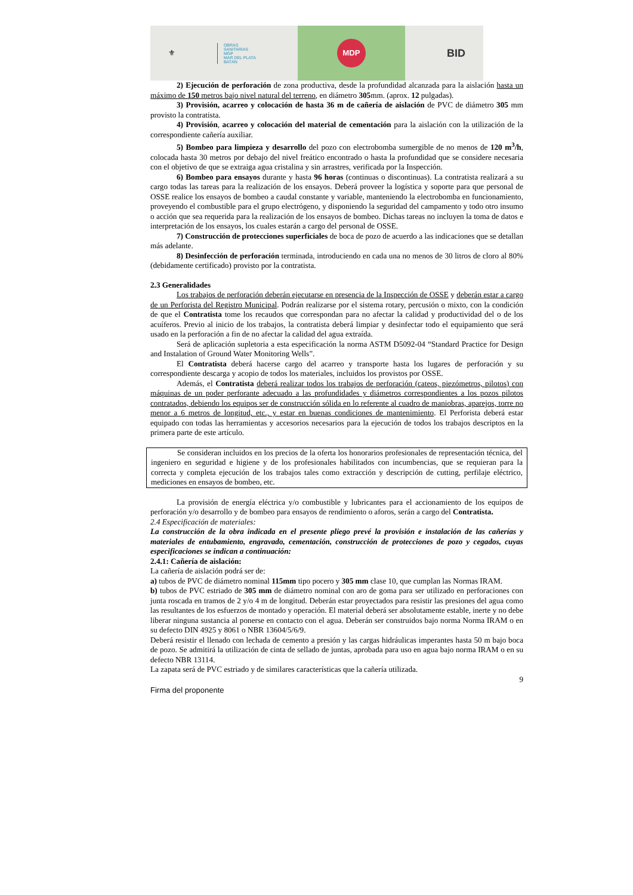⚜
OBRAS
SANITARIAS
MGP
MAR DEL PLATA
BATÁN
MDP
BID
2) Ejecución de perforación de zona productiva, desde la profundidad alcanzada para la aislación hasta un máximo de 150 metros bajo nivel natural del terreno, en diámetro 305mm. (aprox. 12 pulgadas).
3) Provisión, acarreo y colocación de hasta 36 m de cañería de aislación de PVC de diámetro 305 mm provisto la contratista.
4) Provisión, acarreo y colocación del material de cementación para la aislación con la utilización de la correspondiente cañería auxiliar.
5) Bombeo para limpieza y desarrollo del pozo con electrobomba sumergible de no menos de 120 m<sup>3</sup>/h, colocada hasta 30 metros por debajo del nivel freático encontrado o hasta la profundidad que se considere necesaria con el objetivo de que se extraiga agua cristalina y sin arrastres, verificada por la Inspección.
6) Bombeo para ensayos durante y hasta 96 horas (continuas o discontinuas). La contratista realizará a su cargo todas las tareas para la realización de los ensayos. Deberá proveer la logística y soporte para que personal de OSSE realice los ensayos de bombeo a caudal constante y variable, manteniendo la electrobomba en funcionamiento, proveyendo el combustible para el grupo electrógeno, y disponiendo la seguridad del campamento y todo otro insumo o acción que sea requerida para la realización de los ensayos de bombeo. Dichas tareas no incluyen la toma de datos e interpretación de los ensayos, los cuales estarán a cargo del personal de OSSE.
7) Construcción de protecciones superficiales de boca de pozo de acuerdo a las indicaciones que se detallan más adelante.
8) Desinfección de perforación terminada, introduciendo en cada una no menos de 30 litros de cloro al 80% (debidamente certificado) provisto por la contratista.
2.3 Generalidades
Los trabajos de perforación deberán ejecutarse en presencia de la Inspección de OSSE y deberán estar a cargo de un Perforista del Registro Municipal. Podrán realizarse por el sistema rotary, percusión o mixto, con la condición de que el Contratista tome los recaudos que correspondan para no afectar la calidad y productividad del o de los acuíferos. Previo al inicio de los trabajos, la contratista deberá limpiar y desinfectar todo el equipamiento que será usado en la perforación a fin de no afectar la calidad del agua extraída.
Será de aplicación supletoria a esta especificación la norma ASTM D5092-04 “Standard Practice for Design and Instalation of Ground Water Monitoring Wells”.
El Contratista deberá hacerse cargo del acarreo y transporte hasta los lugares de perforación y su correspondiente descarga y acopio de todos los materiales, incluidos los provistos por OSSE.
Además, el Contratista deberá realizar todos los trabajos de perforación (cateos, piezómetros, pilotos) con máquinas de un poder perforante adecuado a las profundidades y diámetros correspondientes a los pozos pilotos contratados, debiendo los equipos ser de construcción sólida en lo referente al cuadro de maniobras, aparejos, torre no menor a 6 metros de longitud, etc., y estar en buenas condiciones de mantenimiento. El Perforista deberá estar equipado con todas las herramientas y accesorios necesarios para la ejecución de todos los trabajos descriptos en la primera parte de este artículo.
Se consideran incluidos en los precios de la oferta los honorarios profesionales de representación técnica, del ingeniero en seguridad e higiene y de los profesionales habilitados con incumbencias, que se requieran para la correcta y completa ejecución de los trabajos tales como extracción y descripción de cutting, perfilaje eléctrico, mediciones en ensayos de bombeo, etc.
La provisión de energía eléctrica y/o combustible y lubricantes para el accionamiento de los equipos de perforación y/o desarrollo y de bombeo para ensayos de rendimiento o aforos, serán a cargo del Contratista.
2.4 Especificación de materiales:
La construcción de la obra indicada en el presente pliego prevé la provisión e instalación de las cañerías y materiales de entubamiento, engravado, cementación, construcción de protecciones de pozo y cegados, cuyas especificaciones se indican a continuación:
2.4.1: Cañería de aislación:
La cañería de aislación podrá ser de:
a) tubos de PVC de diámetro nominal 115mm tipo pocero y 305 mm clase 10, que cumplan las Normas IRAM.
b) tubos de PVC estriado de 305 mm de diámetro nominal con aro de goma para ser utilizado en perforaciones con junta roscada en tramos de 2 y/o 4 m de longitud. Deberán estar proyectados para resistir las presiones del agua como las resultantes de los esfuerzos de montado y operación. El material deberá ser absolutamente estable, inerte y no debe liberar ninguna sustancia al ponerse en contacto con el agua. Deberán ser construidos bajo norma Norma IRAM o en su defecto DIN 4925 y 8061 o NBR 13604/5/6/9.
Deberá resistir el llenado con lechada de cemento a presión y las cargas hidráulicas imperantes hasta 50 m bajo boca de pozo. Se admitirá la utilización de cinta de sellado de juntas, aprobada para uso en agua bajo norma IRAM o en su defecto NBR 13114.
La zapata será de PVC estriado y de similares características que la cañería utilizada.
9
Firma del proponente